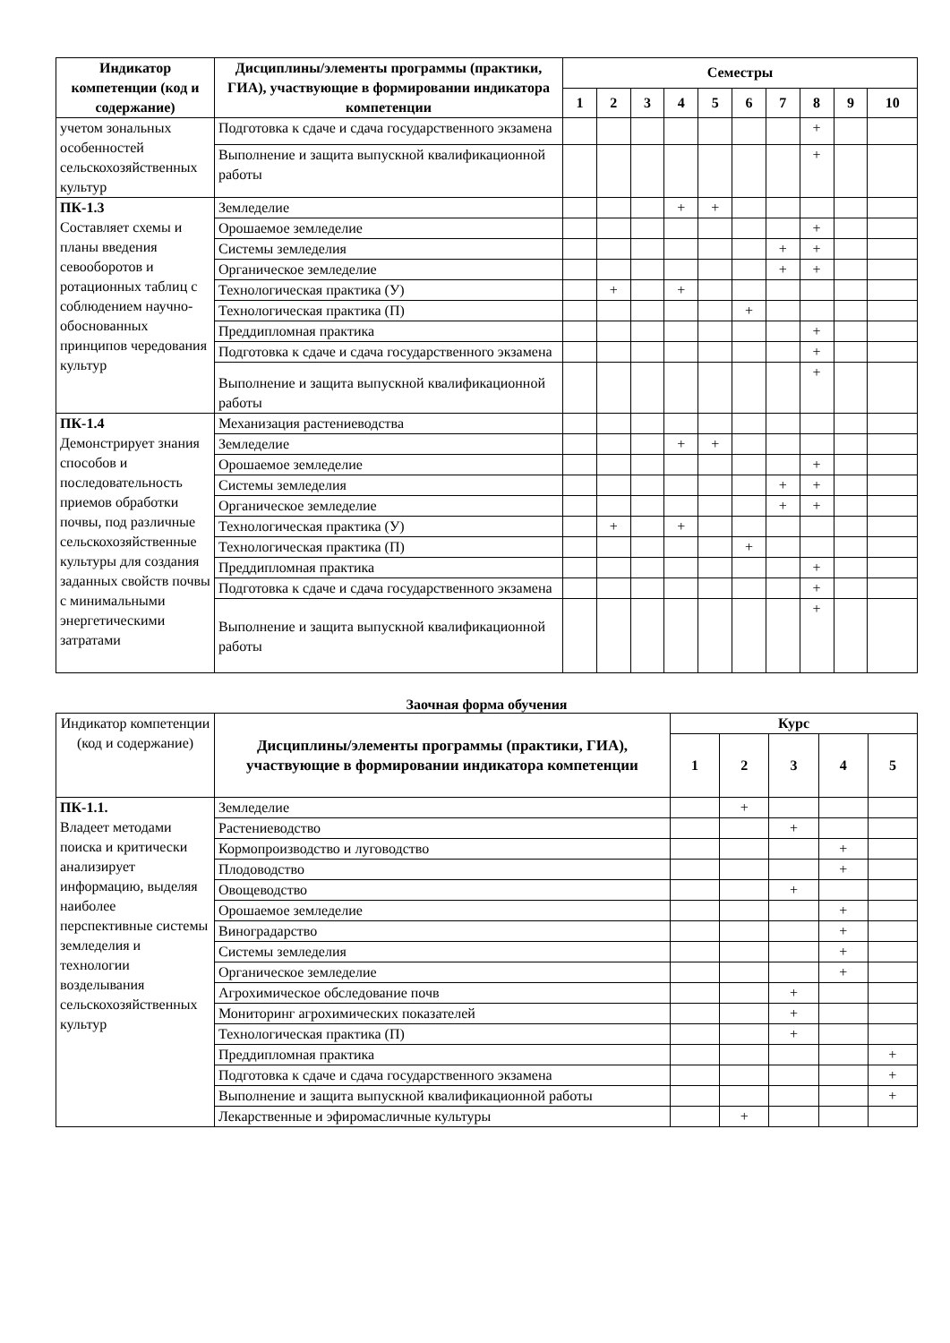| Индикатор компетенции (код и содержание) | Дисциплины/элементы программы (практики, ГИА), участвующие в формировании индикатора компетенции | Семестры | | | | | | | | | |
| --- | --- | --- | --- | --- | --- | --- | --- | --- | --- | --- | --- |
| | | 1 | 2 | 3 | 4 | 5 | 6 | 7 | 8 | 9 | 10 |
| учетом зональных особенностей сельскохозяйственных культур | Подготовка к сдаче и сдача государственного экзамена | | | | | | | | + | | |
| | Выполнение и защита выпускной квалификационной работы | | | | | | | | + | | |
| ПК-1.3 Составляет схемы и планы введения севооборотов и ротационных таблиц с соблюдением научно-обоснованных принципов чередования культур | Земледелие | | | | + | + | | | | | |
| | Орошаемое земледелие | | | | | | | | + | | |
| | Системы земледелия | | | | | | | + | + | | |
| | Органическое земледелие | | | | | | | + | + | | |
| | Технологическая практика (У) | | + | | + | | | | | | |
| | Технологическая практика (П) | | | | | | + | | | | |
| | Преддипломная практика | | | | | | | | + | | |
| | Подготовка к сдаче и сдача государственного экзамена | | | | | | | | + | | |
| | Выполнение и защита выпускной квалификационной работы | | | | | | | | + | | |
| ПК-1.4 Демонстрирует знания способов и последовательность приемов обработки почвы, под различные сельскохозяйственные культуры для создания заданных свойств почвы с минимальными энергетическими затратами | Механизация растениеводства | | | | | | | | | | |
| | Земледелие | | | | + | + | | | | | |
| | Орошаемое земледелие | | | | | | | | + | | |
| | Системы земледелия | | | | | | | + | + | | |
| | Органическое земледелие | | | | | | | + | + | | |
| | Технологическая практика (У) | | + | | + | | | | | | |
| | Технологическая практика (П) | | | | | | + | | | | |
| | Преддипломная практика | | | | | | | | + | | |
| | Подготовка к сдаче и сдача государственного экзамена | | | | | | | | + | | |
| | Выполнение и защита выпускной квалификационной работы | | | | | | | | + | | |
Заочная форма обучения
| Индикатор компетенции (код и содержание) | Дисциплины/элементы программы (практики, ГИА), участвующие в формировании индикатора компетенции | Курс | | | | |
| | | 1 | 2 | 3 | 4 | 5 |
| ПК-1.1. Владеет методами поиска и критически анализирует информацию, выделяя наиболее перспективные системы земледелия и технологии возделывания сельскохозяйственных культур | Земледелие | | + | | | |
| | Растениеводство | | | + | | |
| | Кормопроизводство и луговодство | | | | + | |
| | Плодоводство | | | | + | |
| | Овощеводство | | | + | | |
| | Орошаемое земледелие | | | | + | |
| | Виноградарство | | | | + | |
| | Системы земледелия | | | | + | |
| | Органическое земледелие | | | | + | |
| | Агрохимическое обследование почв | | | + | | |
| | Мониторинг агрохимических показателей | | | + | | |
| | Технологическая практика (П) | | | + | | |
| | Преддипломная практика | | | | | + |
| | Подготовка к сдаче и сдача государственного экзамена | | | | | + |
| | Выполнение и защита выпускной квалификационной работы | | | | | + |
| | Лекарственные и эфиромасличные культуры | | + | | | |